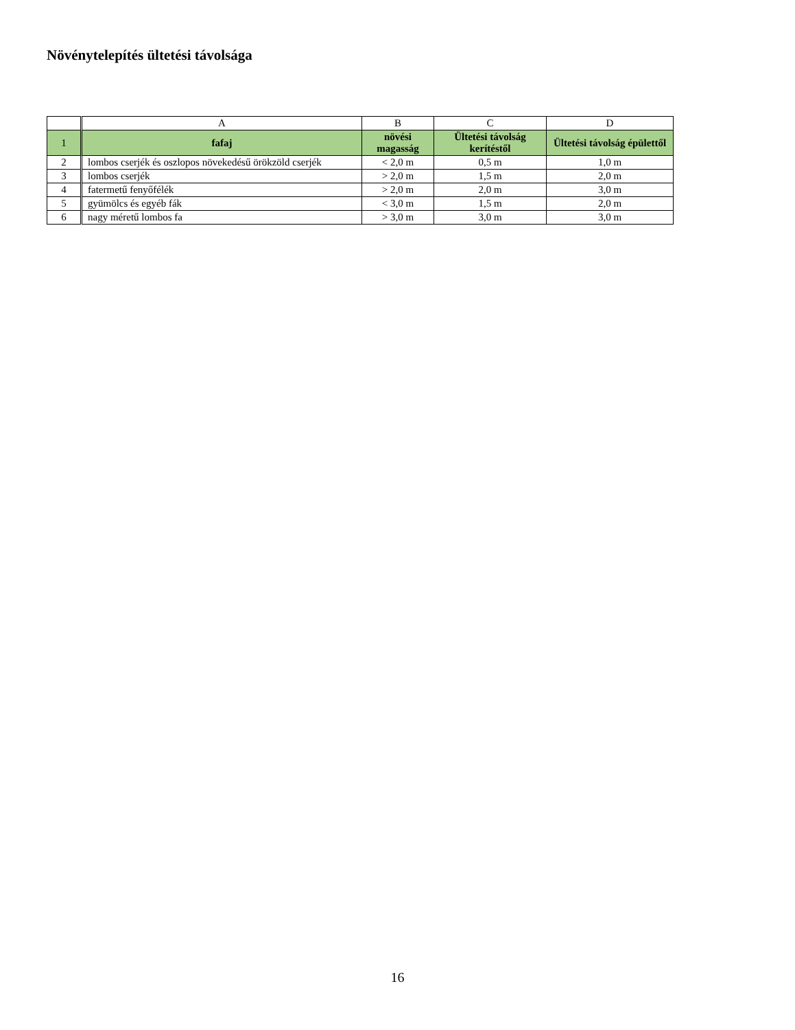Növénytelepítés ültetési távolsága
| | A | B | C | D |
| --- | --- | --- | --- | --- |
| 1 | fafaj | növési magasság | Ültetési távolság kerítéstől | Ültetési távolság épülettől |
| 2 | lombos cserjék és oszlopos növekedésű örökzöld cserjék | < 2,0 m | 0,5 m | 1,0 m |
| 3 | lombos cserjék | > 2,0 m | 1,5 m | 2,0 m |
| 4 | fatermetű fenyőfélék | > 2,0 m | 2,0 m | 3,0 m |
| 5 | gyümölcs és egyéb fák | < 3,0 m | 1,5 m | 2,0 m |
| 6 | nagy méretű lombos fa | > 3,0 m | 3,0 m | 3,0 m |
16